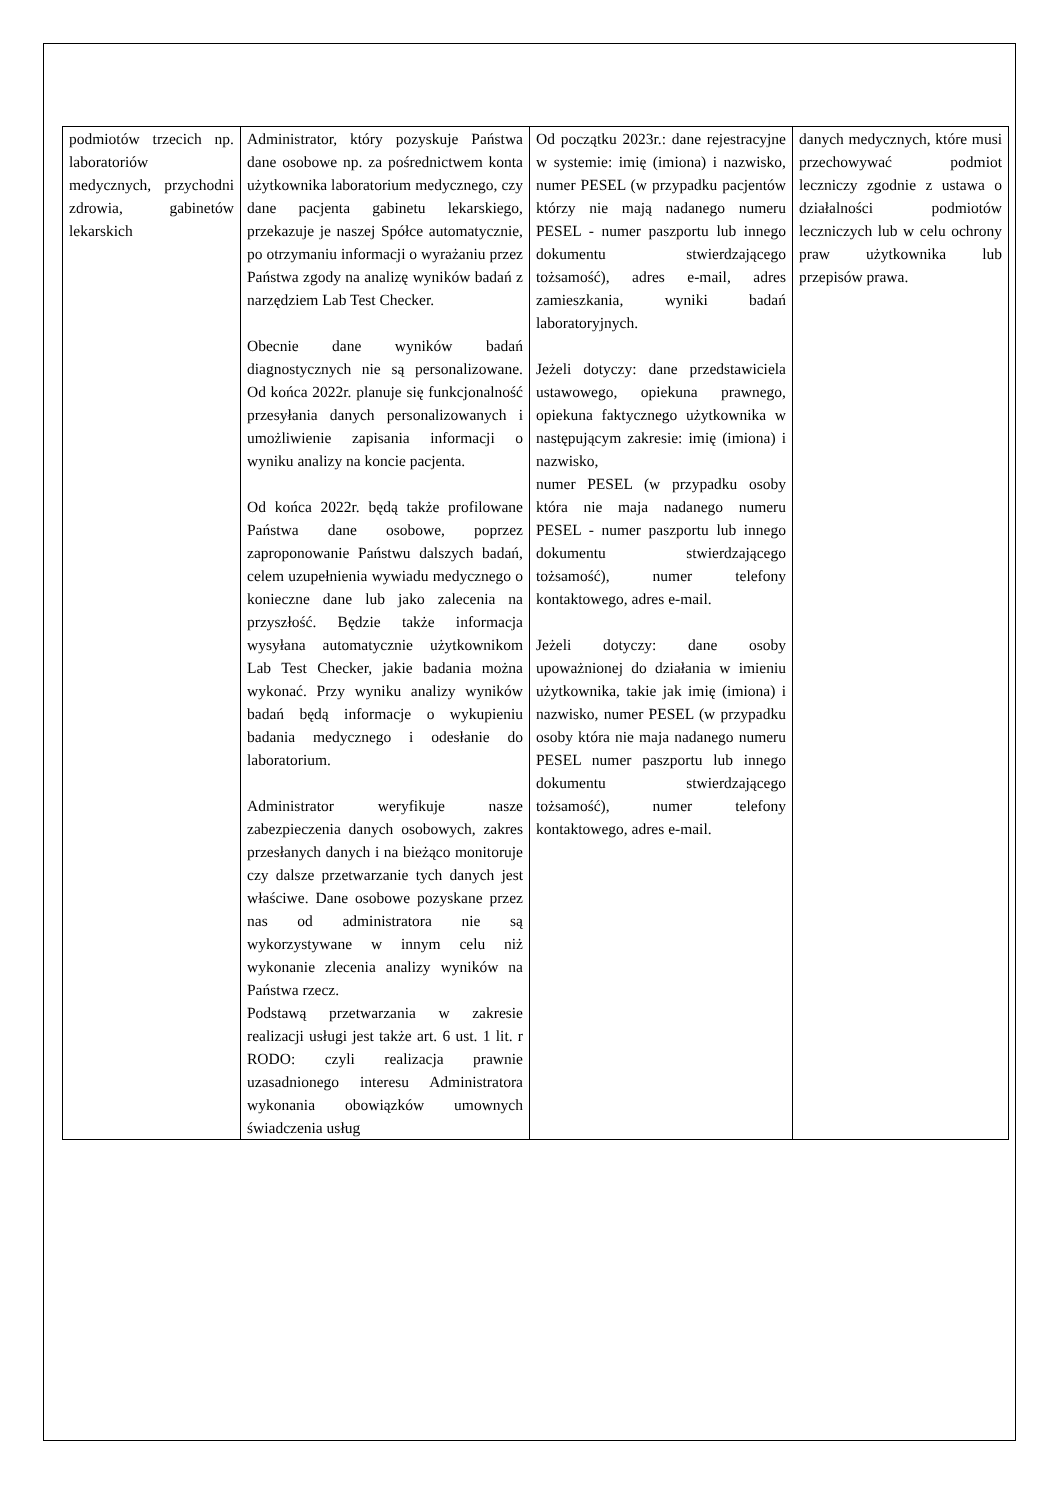| podmiotów trzecich np. laboratoriów medycznych, przychodni zdrowia, gabinetów lekarskich | Administrator, który pozyskuje Państwa dane osobowe np. za pośrednictwem konta użytkownika laboratorium medycznego, czy dane pacjenta gabinetu lekarskiego, przekazuje je naszej Spółce automatycznie, po otrzymaniu informacji o wyrażaniu przez Państwa zgody na analizę wyników badań z narzędziem Lab Test Checker. Obecnie dane wyników badań diagnostycznych nie są personalizowane. Od końca 2022r. planuje się funkcjonalność przesyłania danych personalizowanych i umożliwienie zapisania informacji o wyniku analizy na koncie pacjenta. Od końca 2022r. będą także profilowane Państwa dane osobowe, poprzez zaproponowanie Państwu dalszych badań, celem uzupełnienia wywiadu medycznego o konieczne dane lub jako zalecenia na przyszłość. Będzie także informacja wysyłana automatycznie użytkownikom Lab Test Checker, jakie badania można wykonać. Przy wyniku analizy wyników badań będą informacje o wykupieniu badania medycznego i odesłanie do laboratorium. Administrator weryfikuje nasze zabezpieczenia danych osobowych, zakres przesłanych danych i na bieżąco monitoruje czy dalsze przetwarzanie tych danych jest właściwe. Dane osobowe pozyskane przez nas od administratora nie są wykorzystywane w innym celu niż wykonanie zlecenia analizy wyników na Państwa rzecz. Podstawą przetwarzania w zakresie realizacji usługi jest także art. 6 ust. 1 lit. r RODO: czyli realizacja prawnie uzasadnionego interesu Administratora wykonania obowiązków umownych świadczenia usług | Od początku 2023r.: dane rejestracyjne w systemie: imię (imiona) i nazwisko, numer PESEL (w przypadku pacjentów którzy nie mają nadanego numeru PESEL - numer paszportu lub innego dokumentu stwierdzającego tożsamość), adres e-mail, adres zamieszkania, wyniki badań laboratoryjnych. Jeżeli dotyczy: dane przedstawiciela ustawowego, opiekuna prawnego, opiekuna faktycznego użytkownika w następującym zakresie: imię (imiona) i nazwisko, numer PESEL (w przypadku osoby która nie maja nadanego numeru PESEL - numer paszportu lub innego dokumentu stwierdzającego tożsamość), numer telefony kontaktowego, adres e-mail. Jeżeli dotyczy: dane osoby upoważnionej do działania w imieniu użytkownika, takie jak imię (imiona) i nazwisko, numer PESEL (w przypadku osoby która nie maja nadanego numeru PESEL numer paszportu lub innego dokumentu stwierdzającego tożsamość), numer telefony kontaktowego, adres e-mail. | danych medycznych, które musi przechowywać podmiot leczniczy zgodnie z ustawa o działalności podmiotów leczniczych lub w celu ochrony praw użytkownika lub przepisów prawa. |